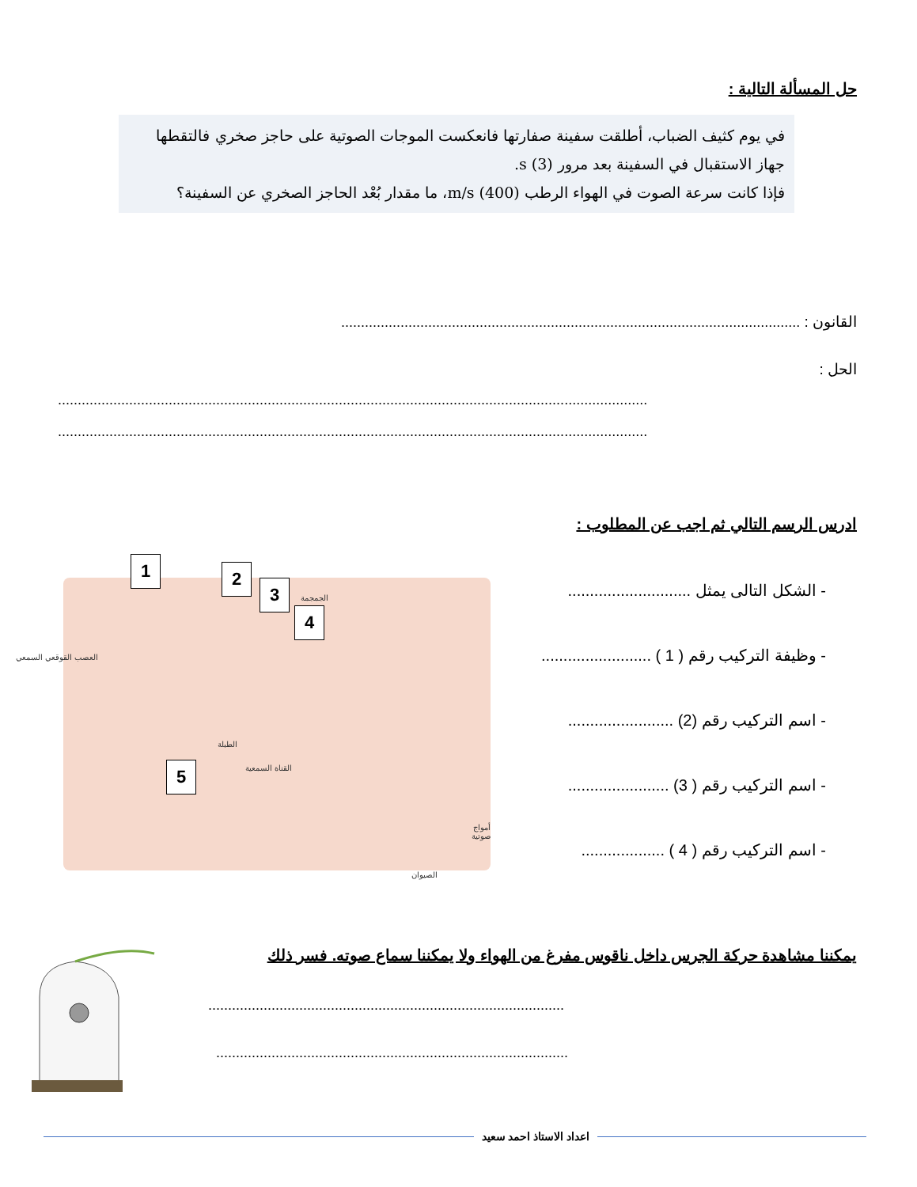حل المسألة التالية :
في يوم كثيف الضباب، أطلقت سفينة صفارتها فانعكست الموجات الصوتية على حاجز صخري فالتقطها جهاز الاستقبال في السفينة بعد مرور s (3).
فإذا كانت سرعة الصوت في الهواء الرطب m/s (400)، ما مقدار بُعْد الحاجز الصخري عن السفينة؟
القانون : ....................................................................................................................
الحل :
.....................................................................................................................................................
.....................................................................................................................................................
ادرس الرسم التالي ثم اجب عن المطلوب :
- الشكل التالى يمثل ............................
- وظيفة التركيب رقم ( 1 ) .........................
- اسم التركيب رقم (2) ........................
- اسم التركيب رقم ( 3) .......................
- اسم التركيب رقم ( 4 ) ...................
1 2
3
4
5
الجمجمة
العصب القوقعي السمعي
الطبلة
القناة السمعية
أمواج صوتية
الصيوان
يمكننا مشاهدة حركة الجرس داخل ناقوس مفرغ من الهواء ولا يمكننا سماع صوته. فسر ذلك
..........................................................................................
.........................................................................................
اعداد الاستاذ احمد سعيد